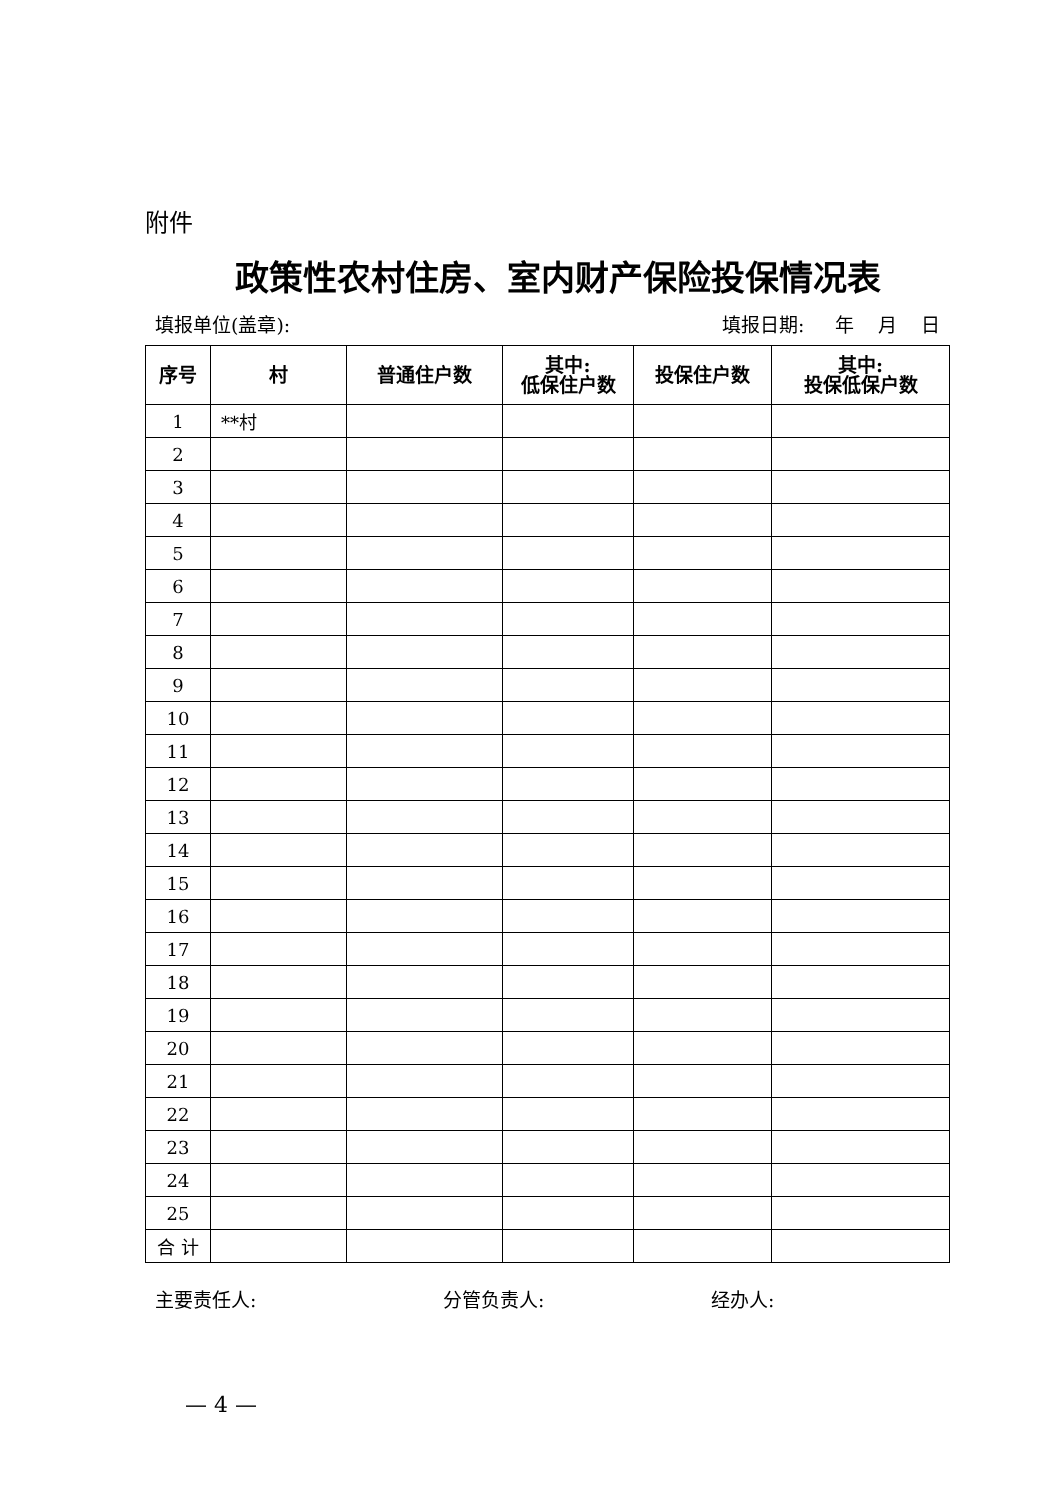附件
政策性农村住房、室内财产保险投保情况表
填报单位(盖章): 填报日期: 年 月 日
| 序号 | 村 | 普通住户数 | 其中: 低保住户数 | 投保住户数 | 其中: 投保低保户数 |
| --- | --- | --- | --- | --- | --- |
| 1 | **村 | | | | |
| 2 | | | | | |
| 3 | | | | | |
| 4 | | | | | |
| 5 | | | | | |
| 6 | | | | | |
| 7 | | | | | |
| 8 | | | | | |
| 9 | | | | | |
| 10 | | | | | |
| 11 | | | | | |
| 12 | | | | | |
| 13 | | | | | |
| 14 | | | | | |
| 15 | | | | | |
| 16 | | | | | |
| 17 | | | | | |
| 18 | | | | | |
| 19 | | | | | |
| 20 | | | | | |
| 21 | | | | | |
| 22 | | | | | |
| 23 | | | | | |
| 24 | | | | | |
| 25 | | | | | |
| 合 计 | | | | | |
主要责任人: 分管负责人: 经办人:
— 4 —